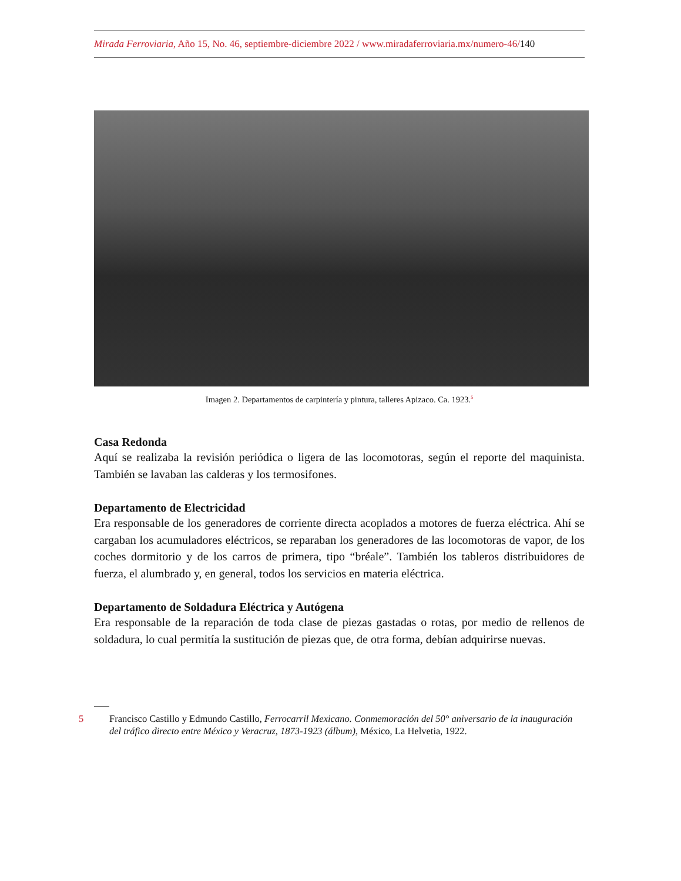Mirada Ferroviaria, Año 15, No. 46, septiembre-diciembre 2022 / www.miradaferroviaria.mx/numero-46/140
Imagen 2. Departamentos de carpintería y pintura, talleres Apizaco. Ca. 1923.<sup>5</sup>
Casa Redonda
Aquí se realizaba la revisión periódica o ligera de las locomotoras, según el reporte del maquinista. También se lavaban las calderas y los termosifones.
Departamento de Electricidad
Era responsable de los generadores de corriente directa acoplados a motores de fuerza eléctrica. Ahí se cargaban los acumuladores eléctricos, se reparaban los generadores de las locomotoras de vapor, de los coches dormitorio y de los carros de primera, tipo “bréale”. También los tableros distribuidores de fuerza, el alumbrado y, en general, todos los servicios en materia eléctrica.
Departamento de Soldadura Eléctrica y Autógena
Era responsable de la reparación de toda clase de piezas gastadas o rotas, por medio de rellenos de soldadura, lo cual permitía la sustitución de piezas que, de otra forma, debían adquirirse nuevas.
5 Francisco Castillo y Edmundo Castillo, Ferrocarril Mexicano. Conmemoración del 50° aniversario de la inauguración del tráfico directo entre México y Veracruz, 1873-1923 (álbum), México, La Helvetia, 1922.